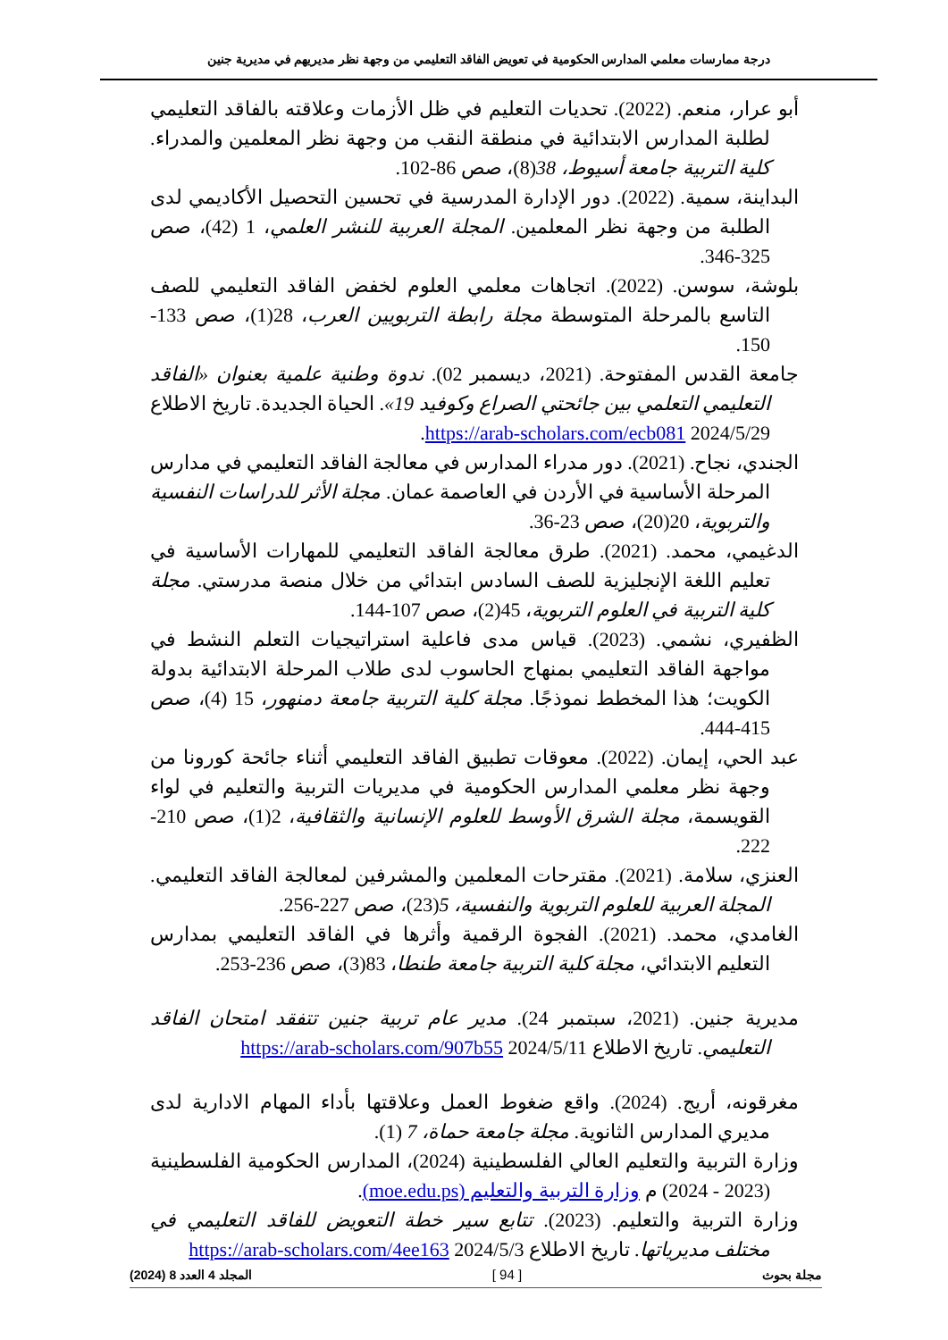درجة ممارسات معلمي المدارس الحكومية في تعويض الفاقد التعليمي من وجهة نظر مديريهم في مديرية جنين
أبو عرار، منعم. (2022). تحديات التعليم في ظل الأزمات وعلاقته بالفاقد التعليمي لطلبة المدارس الابتدائية في منطقة النقب من وجهة نظر المعلمين والمدراء. كلية التربية جامعة أسيوط، 38(8)، صص 86-102.
البداينة، سمية. (2022). دور الإدارة المدرسية في تحسين التحصيل الأكاديمي لدى الطلبة من وجهة نظر المعلمين. المجلة العربية للنشر العلمي، 1 (42)، صص 325-346.
بلوشة، سوسن. (2022). اتجاهات معلمي العلوم لخفض الفاقد التعليمي للصف التاسع بالمرحلة المتوسطة مجلة رابطة التربويين العرب، 28(1)، صص 133-150.
جامعة القدس المفتوحة. (2021، ديسمبر 02). ندوة وطنية علمية بعنوان «الفاقد التعليمي التعلمي بين جائحتي الصراع وكوفيد 19». الحياة الجديدة. تاريخ الاطلاع 2024/5/29 https://arab-scholars.com/ecb081.
الجندي، نجاح. (2021). دور مدراء المدارس في معالجة الفاقد التعليمي في مدارس المرحلة الأساسية في الأردن في العاصمة عمان. مجلة الأثر للدراسات النفسية والتربوية، 20(20)، صص 23-36.
الدغيمي، محمد. (2021). طرق معالجة الفاقد التعليمي للمهارات الأساسية في تعليم اللغة الإنجليزية للصف السادس ابتدائي من خلال منصة مدرستي. مجلة كلية التربية في العلوم التربوية، 45(2)، صص 107-144.
الظفيري، نشمي. (2023). قياس مدى فاعلية استراتيجيات التعلم النشط في مواجهة الفاقد التعليمي بمنهاج الحاسوب لدى طلاب المرحلة الابتدائية بدولة الكويت؛ هذا المخطط نموذجًا. مجلة كلية التربية جامعة دمنهور، 15 (4)، صص 415-444.
عبد الحي، إيمان. (2022). معوقات تطبيق الفاقد التعليمي أثناء جائحة كورونا من وجهة نظر معلمي المدارس الحكومية في مديريات التربية والتعليم في لواء القويسمة، مجلة الشرق الأوسط للعلوم الإنسانية والثقافية، 2(1)، صص 210-222.
العنزي، سلامة. (2021). مقترحات المعلمين والمشرفين لمعالجة الفاقد التعليمي. المجلة العربية للعلوم التربوية والنفسية، 5(23)، صص 227-256.
الغامدي، محمد. (2021). الفجوة الرقمية وأثرها في الفاقد التعليمي بمدارس التعليم الابتدائي، مجلة كلية التربية جامعة طنطا، 83(3)، صص 236-253.
مديرية جنين. (2021، سبتمبر 24). مدير عام تربية جنين تتفقد امتحان الفاقد التعليمي. تاريخ الاطلاع 2024/5/11 https://arab-scholars.com/907b55
مغرقونه، أريج. (2024). واقع ضغوط العمل وعلاقتها بأداء المهام الادارية لدى مديري المدارس الثانوية. مجلة جامعة حماة، 7 (1).
وزارة التربية والتعليم العالي الفلسطينية (2024)، المدارس الحكومية الفلسطينية (2023 - 2024) م وزارة التربية والتعليم (moe.edu.ps).
وزارة التربية والتعليم. (2023). تتابع سير خطة التعويض للفاقد التعليمي في مختلف مديرياتها. تاريخ الاطلاع 2024/5/3 https://arab-scholars.com/4ee163
مجلة بحوث [ 94 ] المجلد 4 العدد 8 (2024)